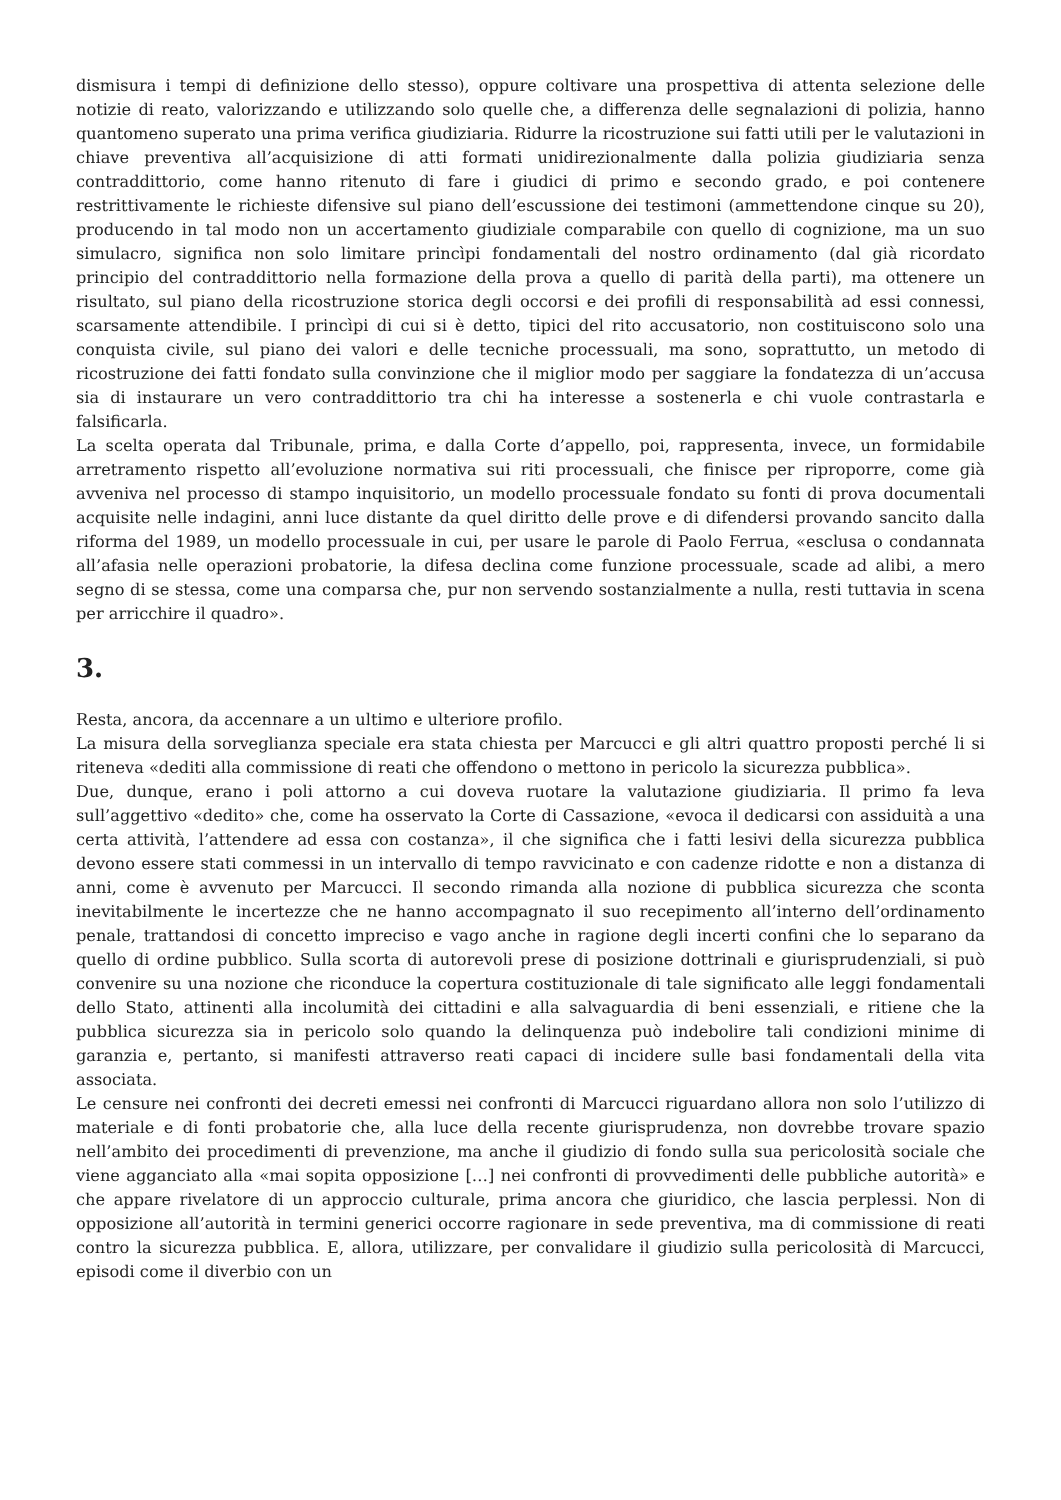dismisura i tempi di definizione dello stesso), oppure coltivare una prospettiva di attenta selezione delle notizie di reato, valorizzando e utilizzando solo quelle che, a differenza delle segnalazioni di polizia, hanno quantomeno superato una prima verifica giudiziaria. Ridurre la ricostruzione sui fatti utili per le valutazioni in chiave preventiva all’acquisizione di atti formati unidirezionalmente dalla polizia giudiziaria senza contraddittorio, come hanno ritenuto di fare i giudici di primo e secondo grado, e poi contenere restrittivamente le richieste difensive sul piano dell’escussione dei testimoni (ammettendone cinque su 20), producendo in tal modo non un accertamento giudiziale comparabile con quello di cognizione, ma un suo simulacro, significa non solo limitare princìpi fondamentali del nostro ordinamento (dal già ricordato principio del contraddittorio nella formazione della prova a quello di parità della parti), ma ottenere un risultato, sul piano della ricostruzione storica degli occorsi e dei profili di responsabilità ad essi connessi, scarsamente attendibile. I princìpi di cui si è detto, tipici del rito accusatorio, non costituiscono solo una conquista civile, sul piano dei valori e delle tecniche processuali, ma sono, soprattutto, un metodo di ricostruzione dei fatti fondato sulla convinzione che il miglior modo per saggiare la fondatezza di un’accusa sia di instaurare un vero contraddittorio tra chi ha interesse a sostenerla e chi vuole contrastarla e falsificarla.
La scelta operata dal Tribunale, prima, e dalla Corte d’appello, poi, rappresenta, invece, un formidabile arretramento rispetto all’evoluzione normativa sui riti processuali, che finisce per riproporre, come già avveniva nel processo di stampo inquisitorio, un modello processuale fondato su fonti di prova documentali acquisite nelle indagini, anni luce distante da quel diritto delle prove e di difendersi provando sancito dalla riforma del 1989, un modello processuale in cui, per usare le parole di Paolo Ferrua, «esclusa o condannata all’afasia nelle operazioni probatorie, la difesa declina come funzione processuale, scade ad alibi, a mero segno di se stessa, come una comparsa che, pur non servendo sostanzialmente a nulla, resti tuttavia in scena per arricchire il quadro».
3.
Resta, ancora, da accennare a un ultimo e ulteriore profilo.
La misura della sorveglianza speciale era stata chiesta per Marcucci e gli altri quattro proposti perché li si riteneva «dediti alla commissione di reati che offendono o mettono in pericolo la sicurezza pubblica».
Due, dunque, erano i poli attorno a cui doveva ruotare la valutazione giudiziaria. Il primo fa leva sull’aggettivo «dedito» che, come ha osservato la Corte di Cassazione, «evoca il dedicarsi con assiduità a una certa attività, l’attendere ad essa con costanza», il che significa che i fatti lesivi della sicurezza pubblica devono essere stati commessi in un intervallo di tempo ravvicinato e con cadenze ridotte e non a distanza di anni, come è avvenuto per Marcucci. Il secondo rimanda alla nozione di pubblica sicurezza che sconta inevitabilmente le incertezze che ne hanno accompagnato il suo recepimento all’interno dell’ordinamento penale, trattandosi di concetto impreciso e vago anche in ragione degli incerti confini che lo separano da quello di ordine pubblico. Sulla scorta di autorevoli prese di posizione dottrinali e giurisprudenziali, si può convenire su una nozione che riconduce la copertura costituzionale di tale significato alle leggi fondamentali dello Stato, attinenti alla incolumità dei cittadini e alla salvaguardia di beni essenziali, e ritiene che la pubblica sicurezza sia in pericolo solo quando la delinquenza può indebolire tali condizioni minime di garanzia e, pertanto, si manifesti attraverso reati capaci di incidere sulle basi fondamentali della vita associata.
Le censure nei confronti dei decreti emessi nei confronti di Marcucci riguardano allora non solo l’utilizzo di materiale e di fonti probatorie che, alla luce della recente giurisprudenza, non dovrebbe trovare spazio nell’ambito dei procedimenti di prevenzione, ma anche il giudizio di fondo sulla sua pericolosità sociale che viene agganciato alla «mai sopita opposizione […] nei confronti di provvedimenti delle pubbliche autorità» e che appare rivelatore di un approccio culturale, prima ancora che giuridico, che lascia perplessi. Non di opposizione all’autorità in termini generici occorre ragionare in sede preventiva, ma di commissione di reati contro la sicurezza pubblica. E, allora, utilizzare, per convalidare il giudizio sulla pericolosità di Marcucci, episodi come il diverbio con un